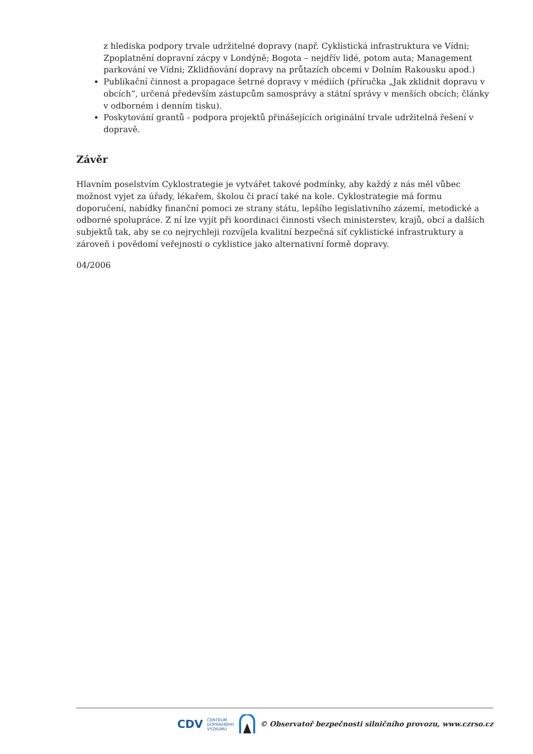z hlediska podpory trvale udržitelné dopravy (např. Cyklistická infrastruktura ve Vídni; Zpoplatnění dopravní zácpy v Londýně; Bogota – nejdřív lidé, potom auta; Management parkování ve Vídni; Zklidňování dopravy na průtazích obcemi v Dolním Rakousku apod.)
Publikační činnost a propagace šetrné dopravy v médiích (příručka „Jak zklidnit dopravu v obcích“, určená především zástupcům samosprávy a státní správy v menších obcích; články v odborném i denním tisku).
Poskytování grantů - podpora projektů přinášejících originální trvale udržitelná řešení v dopravě.
Závěr
Hlavním poselstvím Cyklostrategie je vytvářet takové podmínky, aby každý z nás měl vůbec možnost vyjet za úřady, lékařem, školou či prací také na kole. Cyklostrategie má formu doporučení, nabídky finanční pomoci ze strany státu, lepšího legislativního zázemí, metodické a odborné spolupráce. Z ní lze vyjít při koordinaci činnosti všech ministerstev, krajů, obcí a dalších subjektů tak, aby se co nejrychleji rozvíjela kvalitní bezpečná síť cyklistické infrastruktury a zároveň i povědomí veřejnosti o cyklistice jako alternativní formě dopravy.
04/2006
CDV CENTRUM
DOPRAVNÍHO
VÝZKUMU © Observatoř bezpečnosti silničního provozu, www.czrso.cz